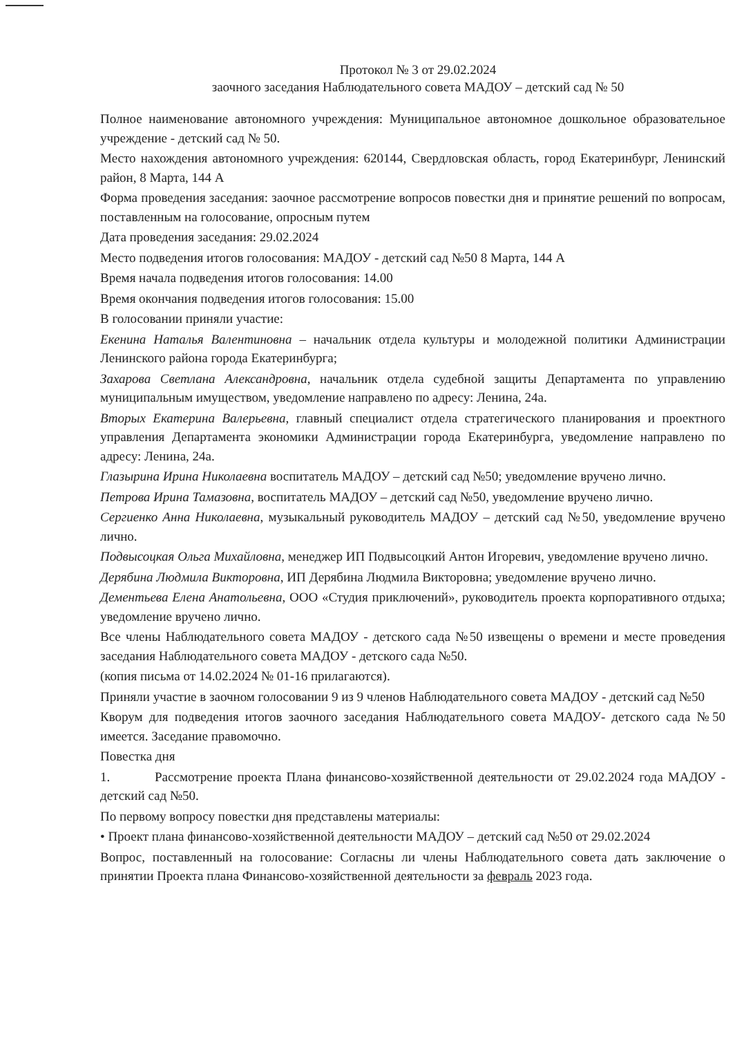Протокол № 3 от 29.02.2024
заочного заседания Наблюдательного совета МАДОУ – детский сад № 50
Полное наименование автономного учреждения: Муниципальное автономное дошкольное образовательное учреждение - детский сад № 50.
Место нахождения автономного учреждения: 620144, Свердловская область, город Екатеринбург, Ленинский район, 8 Марта, 144 А
Форма проведения заседания: заочное рассмотрение вопросов повестки дня и принятие решений по вопросам, поставленным на голосование, опросным путем
Дата проведения заседания: 29.02.2024
Место подведения итогов голосования: МАДОУ - детский сад №50 8 Марта, 144 А
Время начала подведения итогов голосования: 14.00
Время окончания подведения итогов голосования: 15.00
В голосовании приняли участие:
Екенина Наталья Валентиновна – начальник отдела культуры и молодежной политики Администрации Ленинского района города Екатеринбурга;
Захарова Светлана Александровна, начальник отдела судебной защиты Департамента по управлению муниципальным имуществом, уведомление направлено по адресу: Ленина, 24а.
Вторых Екатерина Валерьевна, главный специалист отдела стратегического планирования и проектного управления Департамента экономики Администрации города Екатеринбурга, уведомление направлено по адресу: Ленина, 24а.
Глазырина Ирина Николаевна воспитатель МАДОУ – детский сад №50; уведомление вручено лично.
Петрова Ирина Тамазовна, воспитатель МАДОУ – детский сад №50, уведомление вручено лично.
Сергиенко Анна Николаевна, музыкальный руководитель МАДОУ – детский сад №50, уведомление вручено лично.
Подвысоцкая Ольга Михайловна, менеджер ИП Подвысоцкий Антон Игоревич, уведомление вручено лично.
Дерябина Людмила Викторовна, ИП Дерябина Людмила Викторовна; уведомление вручено лично.
Дементьева Елена Анатольевна, ООО «Студия приключений», руководитель проекта корпоративного отдыха; уведомление вручено лично.
Все члены Наблюдательного совета МАДОУ - детского сада №50 извещены о времени и месте проведения заседания Наблюдательного совета МАДОУ - детского сада №50.
(копия письма от 14.02.2024 № 01-16 прилагаются).
Приняли участие в заочном голосовании 9 из 9 членов Наблюдательного совета МАДОУ - детский сад №50
Кворум для подведения итогов заочного заседания Наблюдательного совета МАДОУ- детского сада №50 имеется. Заседание правомочно.
Повестка дня
1. Рассмотрение проекта Плана финансово-хозяйственной деятельности от 29.02.2024 года МАДОУ - детский сад №50.
По первому вопросу повестки дня представлены материалы:
• Проект плана финансово-хозяйственной деятельности МАДОУ – детский сад №50 от 29.02.2024
Вопрос, поставленный на голосование: Согласны ли члены Наблюдательного совета дать заключение о принятии Проекта плана Финансово-хозяйственной деятельности за февраль 2023 года.